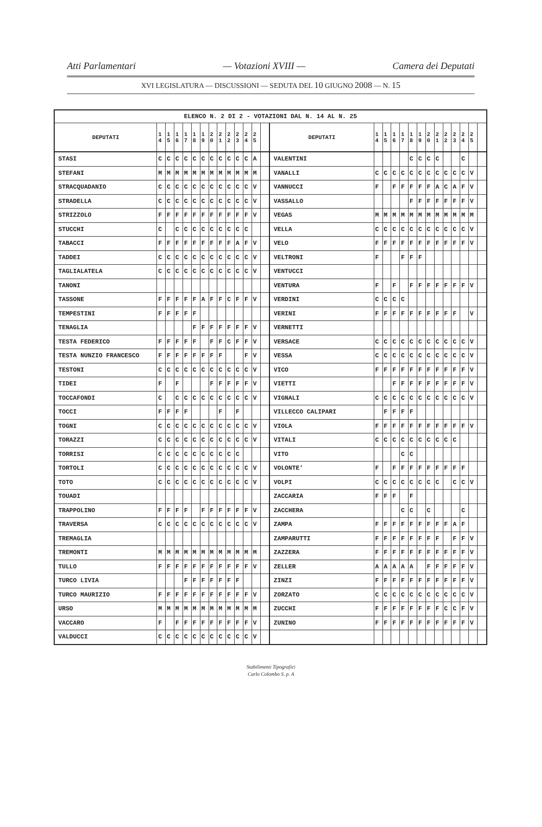Atti Parlamentari — Votazioni XVIII — Camera dei Deputati
XVI LEGISLATURA — DISCUSSIONI — SEDUTA DEL 10 GIUGNO 2008 — N. 15
| ELENCO N. 2 DI 2 - VOTAZIONI DAL N. 14 AL N. 25 | | | | | | | | | | | | | | | | | | | | | | | | | | | |
| --- | --- | --- | --- | --- | --- | --- | --- | --- | --- | --- | --- | --- | --- | --- | --- | --- | --- | --- | --- | --- | --- | --- | --- | --- | --- | --- | --- |
| DEPUTATI | 1 4 | 1 5 | 1 6 | 1 7 | 1 8 | 1 9 | 2 0 | 2 1 | 2 2 | 2 3 | 2 4 | 2 5 | | DEPUTATI | 1 4 | 1 5 | 1 6 | 1 7 | 1 8 | 1 9 | 2 0 | 2 1 | 2 2 | 2 3 | 2 4 | 2 5 | |
| STASI | C | C | C | C | C | C | C | C | C | C | C | A | | VALENTINI | | | | | C | C | C | C | | | C | | |
| STEFANI | M | M | M | M | M | M | M | M | M | M | M | M | | VANALLI | C | C | C | C | C | C | C | C | C | C | C | V | |
| STRACQUADANIO | C | C | C | C | C | C | C | C | C | C | C | V | | VANNUCCI | F | | F | F | F | F | F | A | C | A | F | V | |
| STRADELLA | C | C | C | C | C | C | C | C | C | C | C | V | | VASSALLO | | | | | F | F | F | F | F | F | F | V | |
| STRIZZOLO | F | F | F | F | F | F | F | F | F | F | F | V | | VEGAS | M | M | M | M | M | M | M | M | M | M | M | M | |
| STUCCHI | C | | C | C | C | C | C | C | C | C | C | | | VELLA | C | C | C | C | C | C | C | C | C | C | C | V | |
| TABACCI | F | F | F | F | F | F | F | F | F | A | F | V | | VELO | F | F | F | F | F | F | F | F | F | F | F | V | |
| TADDEI | C | C | C | C | C | C | C | C | C | C | C | V | | VELTRONI | F | | | F | F | F | | | | | | | |
| TAGLIALATELA | C | C | C | C | C | C | C | C | C | C | C | V | | VENTUCCI | | | | | | | | | | | | | |
| TANONI | | | | | | | | | | | | | | VENTURA | F | | F | | F | F | F | F | F | F | F | V | |
| TASSONE | F | F | F | F | F | A | F | F | C | F | F | V | | VERDINI | C | C | C | C | | | | | | | | | |
| TEMPESTINI | F | F | F | F | F | | | | | | | | | VERINI | F | F | F | F | F | F | F | F | F | F | | V | |
| TENAGLIA | | | | | F | F | F | F | F | F | F | V | | VERNETTI | | | | | | | | | | | | | |
| TESTA FEDERICO | F | F | F | F | F | | F | F | C | F | F | V | | VERSACE | C | C | C | C | C | C | C | C | C | C | C | V | |
| TESTA NUNZIO FRANCESCO | F | F | F | F | F | F | F | F | | | F | V | | VESSA | C | C | C | C | C | C | C | C | C | C | C | V | |
| TESTONI | C | C | C | C | C | C | C | C | C | C | C | V | | VICO | F | F | F | F | F | F | F | F | F | F | F | V | |
| TIDEI | F | | F | | | | F | F | F | F | F | V | | VIETTI | | | F | F | F | F | F | F | F | F | F | V | |
| TOCCAFONDI | C | | C | C | C | C | C | C | C | C | C | V | | VIGNALI | C | C | C | C | C | C | C | C | C | C | C | V | |
| TOCCI | F | F | F | F | | | | F | | F | | | | VILLECCO CALIPARI | | F | F | F | F | | | | | | | | |
| TOGNI | C | C | C | C | C | C | C | C | C | C | C | V | | VIOLA | F | F | F | F | F | F | F | F | F | F | F | V | |
| TORAZZI | C | C | C | C | C | C | C | C | C | C | C | V | | VITALI | C | C | C | C | C | C | C | C | C | C | | | |
| TORRISI | C | C | C | C | C | C | C | C | C | C | | | | VITO | | | | C | C | | | | | | | | |
| TORTOLI | C | C | C | C | C | C | C | C | C | C | C | V | | VOLONTE’ | F | | F | F | F | F | F | F | F | F | F | | |
| TOTO | C | C | C | C | C | C | C | C | C | C | C | V | | VOLPI | C | C | C | C | C | C | C | C | | C | C | V | |
| TOUADI | | | | | | | | | | | | | | ZACCARIA | F | F | F | | F | | | | | | | | |
| TRAPPOLINO | F | F | F | F | | F | F | F | F | F | F | V | | ZACCHERA | | | | C | C | | C | | | | C | | |
| TRAVERSA | C | C | C | C | C | C | C | C | C | C | C | V | | ZAMPA | F | F | F | F | F | F | F | F | F | A | F | | |
| TREMAGLIA | | | | | | | | | | | | | | ZAMPARUTTI | F | F | F | F | F | F | F | F | | F | F | V | |
| TREMONTI | M | M | M | M | M | M | M | M | M | M | M | M | | ZAZZERA | F | F | F | F | F | F | F | F | F | F | F | V | |
| TULLO | F | F | F | F | F | F | F | F | F | F | F | V | | ZELLER | A | A | A | A | A | | F | F | F | F | F | V | |
| TURCO LIVIA | | | | F | F | F | F | F | F | F | | | | ZINZI | F | F | F | F | F | F | F | F | F | F | F | V | |
| TURCO MAURIZIO | F | F | F | F | F | F | F | F | F | F | F | V | | ZORZATO | C | C | C | C | C | C | C | C | C | C | C | V | |
| URSO | M | M | M | M | M | M | M | M | M | M | M | M | | ZUCCHI | F | F | F | F | F | F | F | F | C | C | F | V | |
| VACCARO | F | | F | F | F | F | F | F | F | F | F | V | | ZUNINO | F | F | F | F | F | F | F | F | F | F | F | V | |
| VALDUCCI | C | C | C | C | C | C | C | C | C | C | C | V | | | | | | | | | | | | | | | |
Stabilimenti Tipografici
Carlo Colombo S. p. A